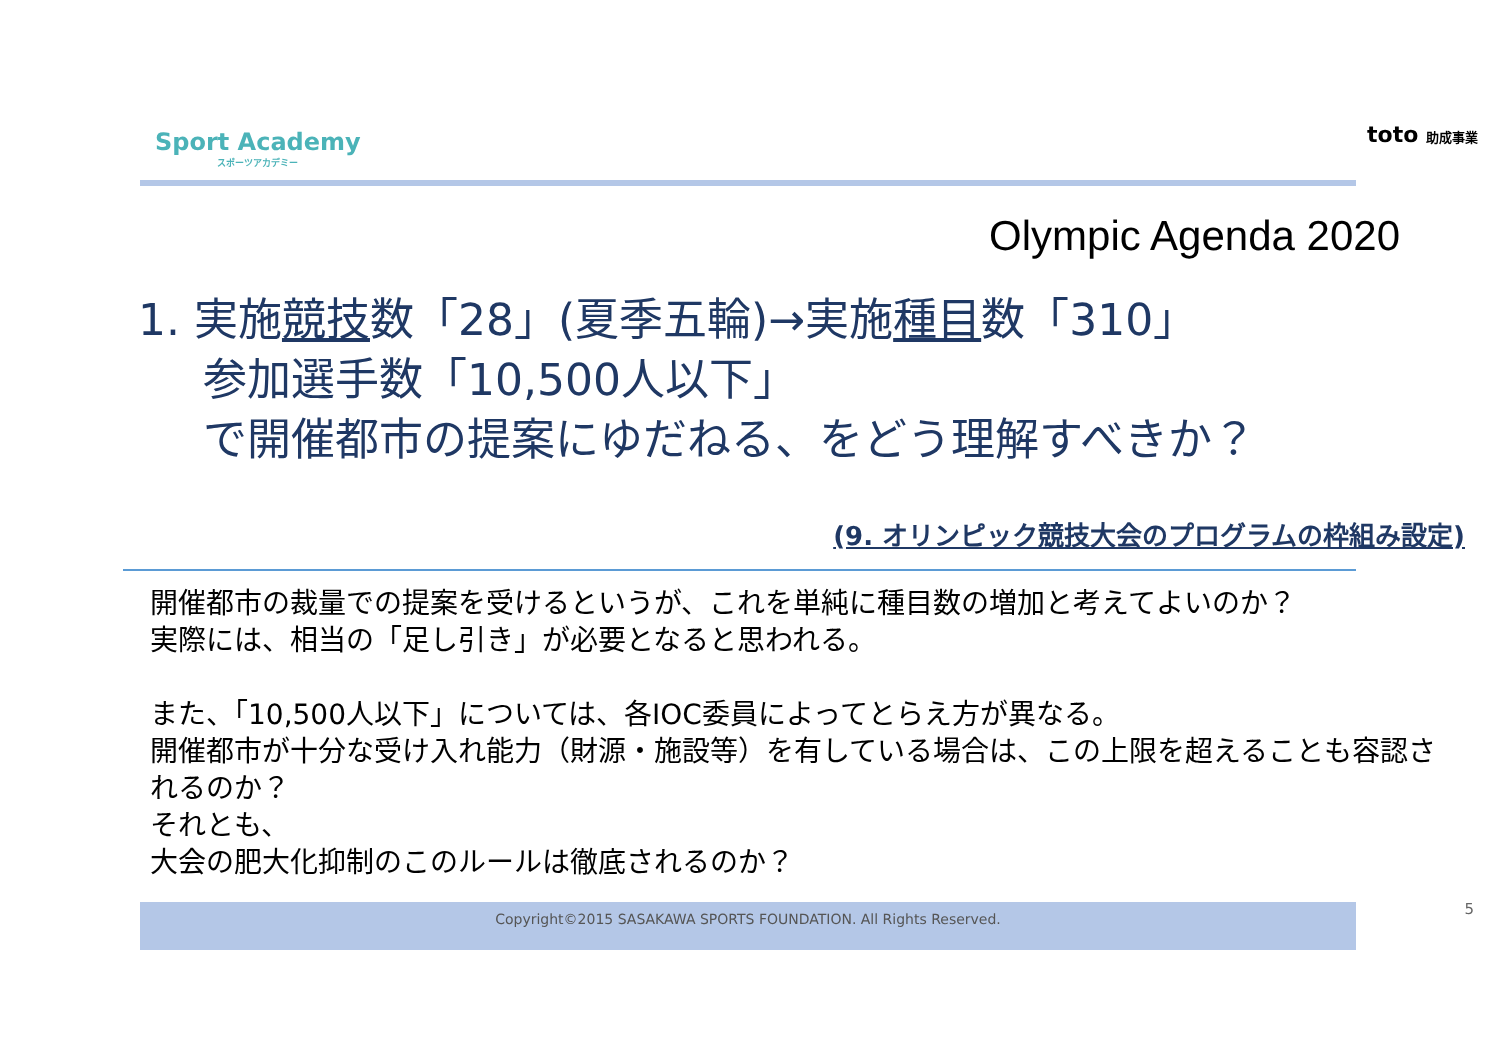Sport Academy
スポーツアカデミー
toto 助成事業
Olympic Agenda 2020
1. 実施競技数「28」(夏季五輪)→実施種目数「310」
参加選手数「10,500人以下」
で開催都市の提案にゆだねる、をどう理解すべきか？
(9. オリンピック競技大会のプログラムの枠組み設定)
開催都市の裁量での提案を受けるというが、これを単純に種目数の増加と考えてよいのか？
実際には、相当の「足し引き」が必要となると思われる。
また、「10,500人以下」については、各IOC委員によってとらえ方が異なる。
開催都市が十分な受け入れ能力（財源・施設等）を有している場合は、この上限を超えることも容認されるのか？
それとも、
大会の肥大化抑制のこのルールは徹底されるのか？
Copyright©2015 SASAKAWA SPORTS FOUNDATION. All Rights Reserved. 5